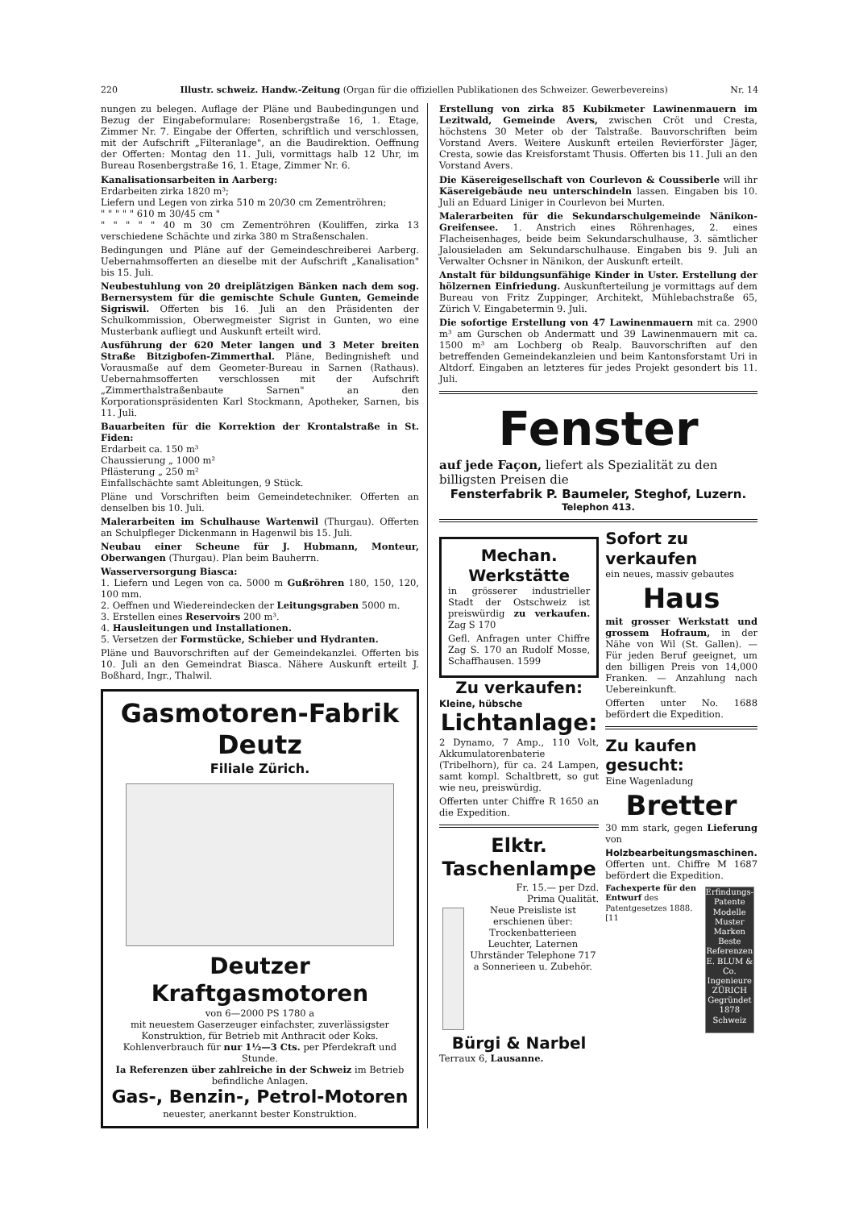220 Illustr. schweiz. Handw.-Zeitung (Organ für die offiziellen Publikationen des Schweizer. Gewerbevereins) Nr. 14
nungen zu belegen. Auflage der Pläne und Baubedingungen und Bezug der Eingabeformulare: Rosenbergstraße 16, 1. Etage, Zimmer Nr. 7. Eingabe der Offerten, schriftlich und verschlossen, mit der Aufschrift „Filteranlage", an die Baudirektion. Oeffnung der Offerten: Montag den 11. Juli, vormittags halb 12 Uhr, im Bureau Rosenbergstraße 16, 1. Etage, Zimmer Nr. 6.
Kanalisationsarbeiten in Aarberg:
Erdarbeiten zirka 1820 m³;
Liefern und Legen von zirka 510 m 20/30 cm Zementröhren;
" " " " " 610 m 30/45 cm "
" " " " " 40 m 30 cm Zementröhren (Kouliffen, zirka 13 verschiedene Schächte und zirka 380 m Straßenschalen.
Bedingungen und Pläne auf der Gemeindeschreiberei Aarberg. Uebernahmsofferten an dieselbe mit der Aufschrift „Kanalisation" bis 15. Juli.
Neubestuhlung von 20 dreiplätzigen Bänken nach dem sog. Bernersystem für die gemischte Schule Gunten, Gemeinde Sigriswil. Offerten bis 16. Juli an den Präsidenten der Schulkommission, Oberwegmeister Sigrist in Gunten, wo eine Musterbank aufliegt und Auskunft erteilt wird.
Ausführung der 620 Meter langen und 3 Meter breiten Straße Bitzigbofen-Zimmerthal. Pläne, Bedingnisheft und Vorausmaße auf dem Geometer-Bureau in Sarnen (Rathaus). Uebernahmsofferten verschlossen mit der Aufschrift „Zimmerthalstraßenbaute Sarnen" an den Korporationspräsidenten Karl Stockmann, Apotheker, Sarnen, bis 11. Juli.
Bauarbeiten für die Korrektion der Krontalstraße in St. Fiden:
Erdarbeit ca. 150 m³
Chaussierung „ 1000 m²
Pflästerung „ 250 m²
Einfallschächte samt Ableitungen, 9 Stück.
Pläne und Vorschriften beim Gemeindetechniker. Offerten an denselben bis 10. Juli.
Malerarbeiten im Schulhause Wartenwil (Thurgau). Offerten an Schulpfleger Dickenmann in Hagenwil bis 15. Juli.
Neubau einer Scheune für J. Hubmann, Monteur, Oberwangen (Thurgau). Plan beim Bauherrn.
Wasserversorgung Biasca:
1. Liefern und Legen von ca. 5000 m Gußröhren 180, 150, 120, 100 mm.
2. Oeffnen und Wiedereindecken der Leitungsgraben 5000 m.
3. Erstellen eines Reservoirs 200 m³.
4. Hausleitungen und Installationen.
5. Versetzen der Formstücke, Schieber und Hydranten.
Pläne und Bauvorschriften auf der Gemeindekanzlei. Offerten bis 10. Juli an den Gemeindrat Biasca. Nähere Auskunft erteilt J. Boßhard, Ingr., Thalwil.
Gasmotoren-Fabrik Deutz
Filiale Zürich.
Deutzer Kraftgasmotoren
von 6—2000 PS 1780 a
mit neuestem Gaserzeuger einfachster, zuverlässigster Konstruktion, für Betrieb mit Anthracit oder Koks.
Kohlenverbrauch für nur 1½—3 Cts. per Pferdekraft und Stunde.
Ia Referenzen über zahlreiche in der Schweiz im Betrieb befindliche Anlagen.
Gas-, Benzin-, Petrol-Motoren
neuester, anerkannt bester Konstruktion.
Erstellung von zirka 85 Kubikmeter Lawinenmauern im Lezitwald, Gemeinde Avers, zwischen Cröt und Cresta, höchstens 30 Meter ob der Talstraße. Bauvorschriften beim Vorstand Avers. Weitere Auskunft erteilen Revierförster Jäger, Cresta, sowie das Kreisforstamt Thusis. Offerten bis 11. Juli an den Vorstand Avers.
Die Käsereigesellschaft von Courlevon & Coussiberle will ihr Käsereigebäude neu unterschindeln lassen. Eingaben bis 10. Juli an Eduard Liniger in Courlevon bei Murten.
Malerarbeiten für die Sekundarschulgemeinde Nänikon-Greifensee. 1. Anstrich eines Röhrenhages, 2. eines Flacheisenhages, beide beim Sekundarschulhause, 3. sämtlicher Jalousieladen am Sekundarschulhause. Eingaben bis 9. Juli an Verwalter Ochsner in Nänikon, der Auskunft erteilt.
Anstalt für bildungsunfähige Kinder in Uster. Erstellung der hölzernen Einfriedung. Auskunfterteilung je vormittags auf dem Bureau von Fritz Zuppinger, Architekt, Mühlebachstraße 65, Zürich V. Eingabetermin 9. Juli.
Die sofortige Erstellung von 47 Lawinenmauern mit ca. 2900 m³ am Gurschen ob Andermatt und 39 Lawinenmauern mit ca. 1500 m³ am Lochberg ob Realp. Bauvorschriften auf den betreffenden Gemeindekanzleien und beim Kantonsforstamt Uri in Altdorf. Eingaben an letzteres für jedes Projekt gesondert bis 11. Juli.
Fenster
auf jede Façon, liefert als Spezialität zu den billigsten Preisen die
Fensterfabrik P. Baumeler, Steghof, Luzern.
Telephon 413.
Mechan. Werkstätte
in grösserer industrieller Stadt der Ostschweiz ist preiswürdig zu verkaufen. Zag S 170
Gefl. Anfragen unter Chiffre Zag S. 170 an Rudolf Mosse, Schaffhausen. 1599
Zu verkaufen:
Kleine, hübsche
Lichtanlage:
2 Dynamo, 7 Amp., 110 Volt, Akkumulatorenbaterie (Tribelhorn), für ca. 24 Lampen, samt kompl. Schaltbrett, so gut wie neu, preiswürdig.
Offerten unter Chiffre R 1650 an die Expedition.
Elktr. Taschenlampe
Fr. 15.— per Dzd.
Prima Qualität.
Neue Preisliste ist erschienen über:
Trockenbatterieen Leuchter, Laternen Uhrständer Telephone 717 a Sonnerieen u. Zubehör.
Bürgi & Narbel
Terraux 6, Lausanne.
Sofort zu verkaufen
ein neues, massiv gebautes
Haus
mit grosser Werkstatt und grossem Hofraum, in der Nähe von Wil (St. Gallen). — Für jeden Beruf geeignet, um den billigen Preis von 14,000 Franken. — Anzahlung nach Uebereinkunft.
Offerten unter No. 1688 befördert die Expedition.
Zu kaufen gesucht:
Eine Wagenladung
Bretter
30 mm stark, gegen Lieferung von
Holzbearbeitungsmaschinen.
Offerten unt. Chiffre M 1687 befördert die Expedition.
Fachexperte für den Entwurf des Patentgesetzes 1888. [11
Erfindungs-Patente Modelle Muster Marken Beste Referenzen E. BLUM & Co. Ingenieure ZÜRICH Gegründet 1878 Schweiz